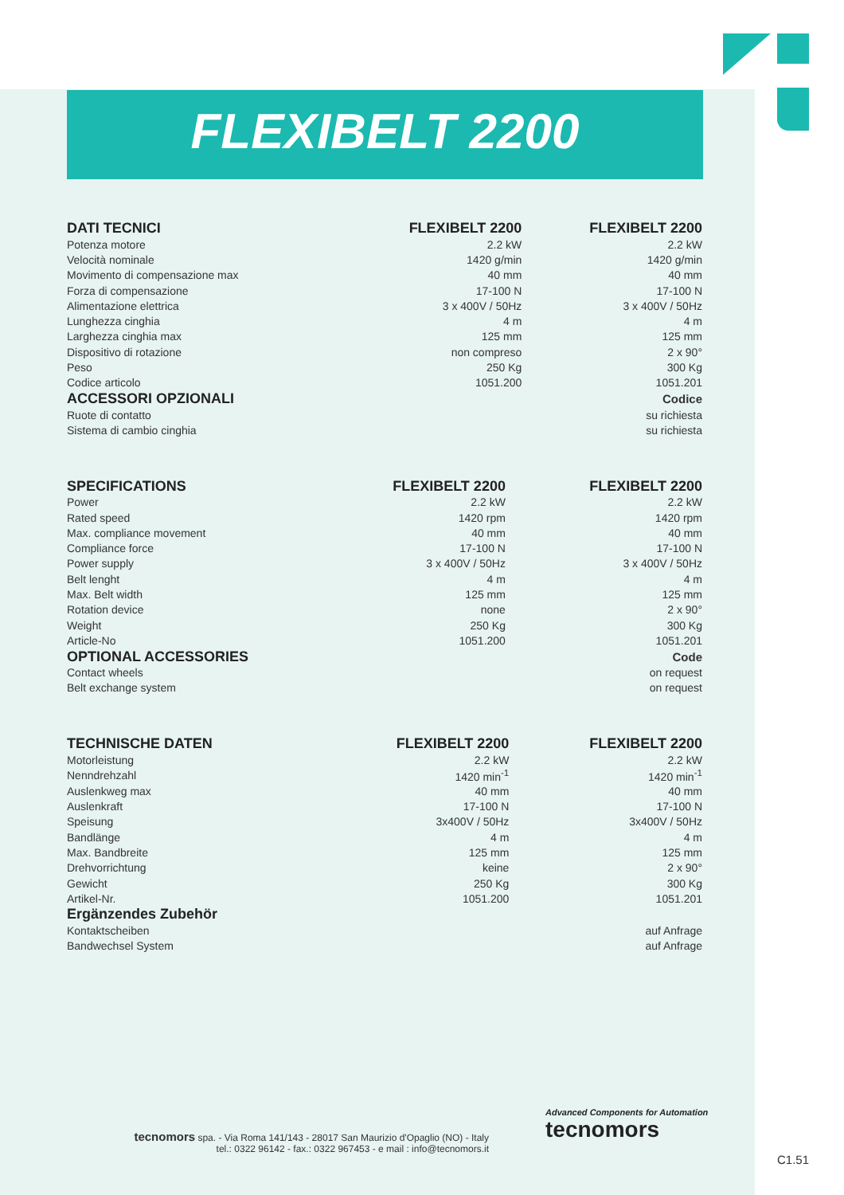FLEXIBELT 2200
| DATI TECNICI | FLEXIBELT 2200 | FLEXIBELT 2200 |
| --- | --- | --- |
| Potenza motore | 2.2 kW | 2.2 kW |
| Velocità nominale | 1420 g/min | 1420 g/min |
| Movimento di compensazione max | 40 mm | 40 mm |
| Forza di compensazione | 17-100 N | 17-100 N |
| Alimentazione elettrica | 3 x 400V / 50Hz | 3 x 400V / 50Hz |
| Lunghezza cinghia | 4 m | 4 m |
| Larghezza cinghia max | 125 mm | 125 mm |
| Dispositivo di rotazione | non compreso | 2 x 90° |
| Peso | 250 Kg | 300 Kg |
| Codice articolo | 1051.200 | 1051.201 |
| ACCESSORI OPZIONALI | | Codice |
| Ruote di contatto | | su richiesta |
| Sistema di cambio cinghia | | su richiesta |
| SPECIFICATIONS | FLEXIBELT 2200 | FLEXIBELT 2200 |
| --- | --- | --- |
| Power | 2.2 kW | 2.2 kW |
| Rated speed | 1420 rpm | 1420 rpm |
| Max. compliance movement | 40 mm | 40 mm |
| Compliance force | 17-100 N | 17-100 N |
| Power supply | 3 x 400V / 50Hz | 3 x 400V / 50Hz |
| Belt lenght | 4 m | 4 m |
| Max. Belt width | 125 mm | 125 mm |
| Rotation device | none | 2 x 90° |
| Weight | 250 Kg | 300 Kg |
| Article-No | 1051.200 | 1051.201 |
| OPTIONAL ACCESSORIES | | Code |
| Contact wheels | | on request |
| Belt exchange system | | on request |
| TECHNISCHE DATEN | FLEXIBELT 2200 | FLEXIBELT 2200 |
| --- | --- | --- |
| Motorleistung | 2.2 kW | 2.2 kW |
| Nenndrehzahl | 1420 min<sup>-1</sup> | 1420 min<sup>-1</sup> |
| Auslenkweg max | 40 mm | 40 mm |
| Auslenkraft | 17-100 N | 17-100 N |
| Speisung | 3x400V / 50Hz | 3x400V / 50Hz |
| Bandlänge | 4 m | 4 m |
| Max. Bandbreite | 125 mm | 125 mm |
| Drehvorrichtung | keine | 2 x 90° |
| Gewicht | 250 Kg | 300 Kg |
| Artikel-Nr. | 1051.200 | 1051.201 |
| Ergänzendes Zubehör | | |
| Kontaktscheiben | | auf Anfrage |
| Bandwechsel System | | auf Anfrage |
tecnomors spa. - Via Roma 141/143 - 28017 San Maurizio d'Opaglio (NO) - Italy
tel.: 0322 96142 - fax.: 0322 967453 - e mail : info@tecnomors.it
Advanced Components for Automation
tecnomors
C1.51